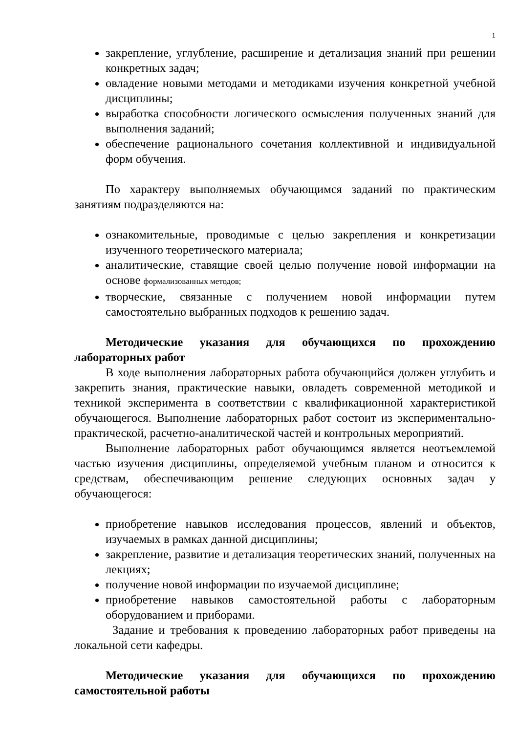1
закрепление, углубление, расширение и детализация знаний при решении конкретных задач;
овладение новыми методами и методиками изучения конкретной учебной дисциплины;
выработка способности логического осмысления полученных знаний для выполнения заданий;
обеспечение рационального сочетания коллективной и индивидуальной форм обучения.
По характеру выполняемых обучающимся заданий по практическим занятиям подразделяются на:
ознакомительные, проводимые с целью закрепления и конкретизации изученного теоретического материала;
аналитические, ставящие своей целью получение новой информации на основе формализованных методов;
творческие, связанные с получением новой информации путем самостоятельно выбранных подходов к решению задач.
Методические указания для обучающихся по прохождению лабораторных работ
В ходе выполнения лабораторных работа обучающийся должен углубить и закрепить знания, практические навыки, овладеть современной методикой и техникой эксперимента в соответствии с квалификационной характеристикой обучающегося. Выполнение лабораторных работ состоит из экспериментально-практической, расчетно-аналитической частей и контрольных мероприятий.
Выполнение лабораторных работ обучающимся является неотъемлемой частью изучения дисциплины, определяемой учебным планом и относится к средствам, обеспечивающим решение следующих основных задач у обучающегося:
приобретение навыков исследования процессов, явлений и объектов, изучаемых в рамках данной дисциплины;
закрепление, развитие и детализация теоретических знаний, полученных на лекциях;
получение новой информации по изучаемой дисциплине;
приобретение навыков самостоятельной работы с лабораторным оборудованием и приборами.
Задание и требования к проведению лабораторных работ приведены на локальной сети кафедры.
Методические указания для обучающихся по прохождению самостоятельной работы